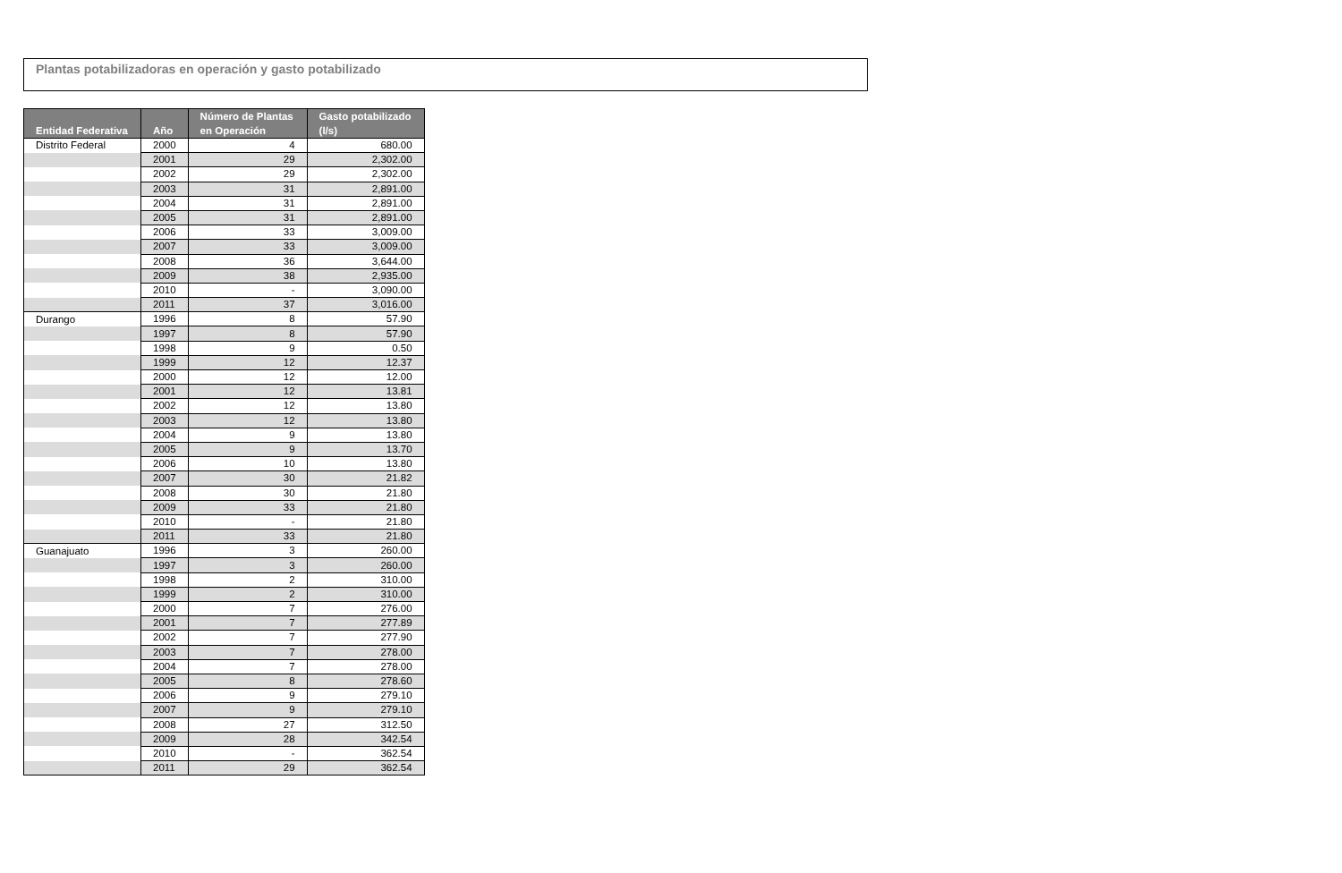Plantas potabilizadoras en operación y gasto potabilizado
| Entidad Federativa | Año | Número de Plantas en Operación | Gasto potabilizado (l/s) |
| --- | --- | --- | --- |
| Distrito Federal | 2000 | 4 | 680.00 |
| | 2001 | 29 | 2,302.00 |
| | 2002 | 29 | 2,302.00 |
| | 2003 | 31 | 2,891.00 |
| | 2004 | 31 | 2,891.00 |
| | 2005 | 31 | 2,891.00 |
| | 2006 | 33 | 3,009.00 |
| | 2007 | 33 | 3,009.00 |
| | 2008 | 36 | 3,644.00 |
| | 2009 | 38 | 2,935.00 |
| | 2010 | - | 3,090.00 |
| | 2011 | 37 | 3,016.00 |
| Durango | 1996 | 8 | 57.90 |
| | 1997 | 8 | 57.90 |
| | 1998 | 9 | 0.50 |
| | 1999 | 12 | 12.37 |
| | 2000 | 12 | 12.00 |
| | 2001 | 12 | 13.81 |
| | 2002 | 12 | 13.80 |
| | 2003 | 12 | 13.80 |
| | 2004 | 9 | 13.80 |
| | 2005 | 9 | 13.70 |
| | 2006 | 10 | 13.80 |
| | 2007 | 30 | 21.82 |
| | 2008 | 30 | 21.80 |
| | 2009 | 33 | 21.80 |
| | 2010 | - | 21.80 |
| | 2011 | 33 | 21.80 |
| Guanajuato | 1996 | 3 | 260.00 |
| | 1997 | 3 | 260.00 |
| | 1998 | 2 | 310.00 |
| | 1999 | 2 | 310.00 |
| | 2000 | 7 | 276.00 |
| | 2001 | 7 | 277.89 |
| | 2002 | 7 | 277.90 |
| | 2003 | 7 | 278.00 |
| | 2004 | 7 | 278.00 |
| | 2005 | 8 | 278.60 |
| | 2006 | 9 | 279.10 |
| | 2007 | 9 | 279.10 |
| | 2008 | 27 | 312.50 |
| | 2009 | 28 | 342.54 |
| | 2010 | - | 362.54 |
| | 2011 | 29 | 362.54 |